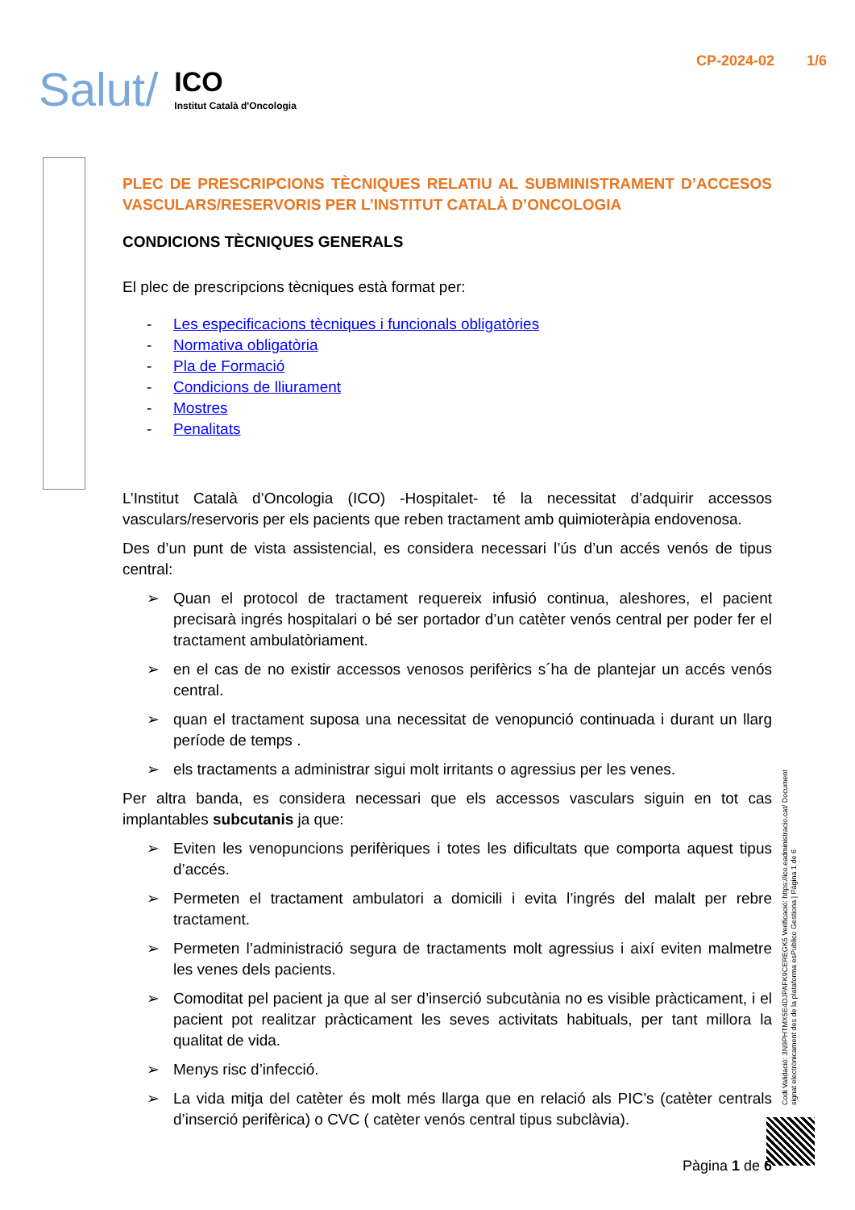Salut/
ICO
Institut Català d'Oncologia
CP-2024-02 1/6
PLEC DE PRESCRIPCIONS TÈCNIQUES RELATIU AL SUBMINISTRAMENT D’ACCESOS VASCULARS/RESERVORIS PER L’INSTITUT CATALÀ D’ONCOLOGIA
CONDICIONS TÈCNIQUES GENERALS
El plec de prescripcions tècniques està format per:
- Les especificacions tècniques i funcionals obligatòries
- Normativa obligatòria
- Pla de Formació
- Condicions de lliurament
- Mostres
- Penalitats
L’Institut Català d’Oncologia (ICO) -Hospitalet- té la necessitat d’adquirir accessos vasculars/reservoris per els pacients que reben tractament amb quimioteràpia endovenosa.
Des d’un punt de vista assistencial, es considera necessari l’ús d’un accés venós de tipus central:
➢ Quan el protocol de tractament requereix infusió continua, aleshores, el pacient precisarà ingrés hospitalari o bé ser portador d’un catèter venós central per poder fer el tractament ambulatòriament.
➢ en el cas de no existir accessos venosos perifèrics s´ha de plantejar un accés venós central.
➢ quan el tractament suposa una necessitat de venopunció continuada i durant un llarg període de temps .
➢ els tractaments a administrar sigui molt irritants o agressius per les venes.
Per altra banda, es considera necessari que els accessos vasculars siguin en tot cas implantables subcutanis ja que:
➢ Eviten les venopuncions perifèriques i totes les dificultats que comporta aquest tipus d’accés.
➢ Permeten el tractament ambulatori a domicili i evita l’ingrés del malalt per rebre tractament.
➢ Permeten l’administració segura de tractaments molt agressius i així eviten malmetre les venes dels pacients.
➢ Comoditat pel pacient ja que al ser d’inserció subcutània no es visible pràcticament, i el pacient pot realitzar pràcticament les seves activitats habituals, per tant millora la qualitat de vida.
➢ Menys risc d’infecció.
➢ La vida mitja del catèter és molt més llarga que en relació als PIC’s (catèter centrals d’inserció perifèrica) o CVC ( catèter venós central tipus subclàvia).
Codi Validació: 3N9PHTMX5E4DJPAFK9CEREGK5 Verificació: https://ico.eadministracio.cat/ Document signat electrònicament des de la plataforma esPublico Gestiona | Pàgina 1 de 6
Pàgina 1 de 6